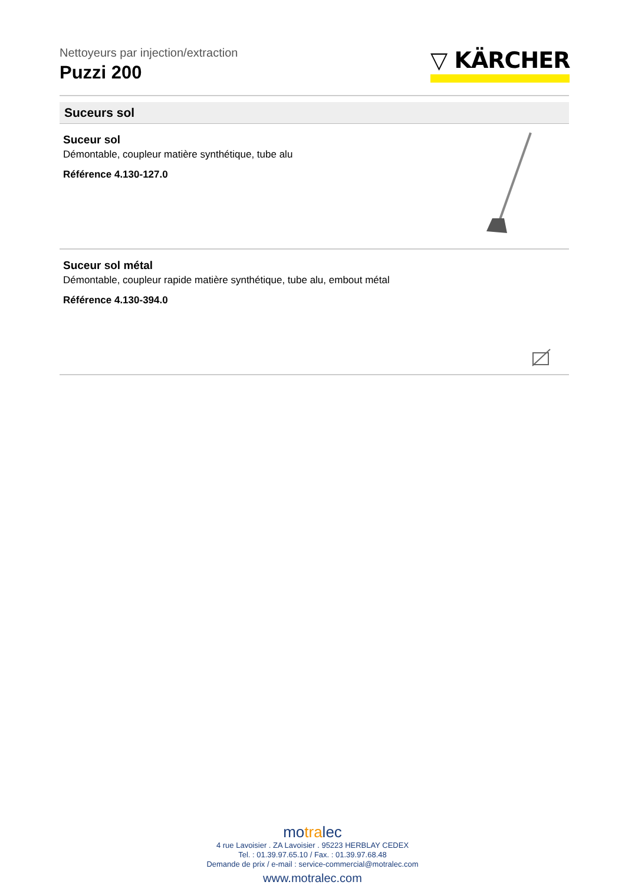Nettoyeurs par injection/extraction
Puzzi 200
▽ KÄRCHER
Suceurs sol
Suceur sol
Démontable, coupleur matière synthétique, tube alu
Référence 4.130-127.0
Suceur sol métal
Démontable, coupleur rapide matière synthétique, tube alu, embout métal
Référence 4.130-394.0
motralec
4 rue Lavoisier . ZA Lavoisier . 95223 HERBLAY CEDEX
Tel. : 01.39.97.65.10 / Fax. : 01.39.97.68.48
Demande de prix / e-mail : service-commercial@motralec.com
www.motralec.com